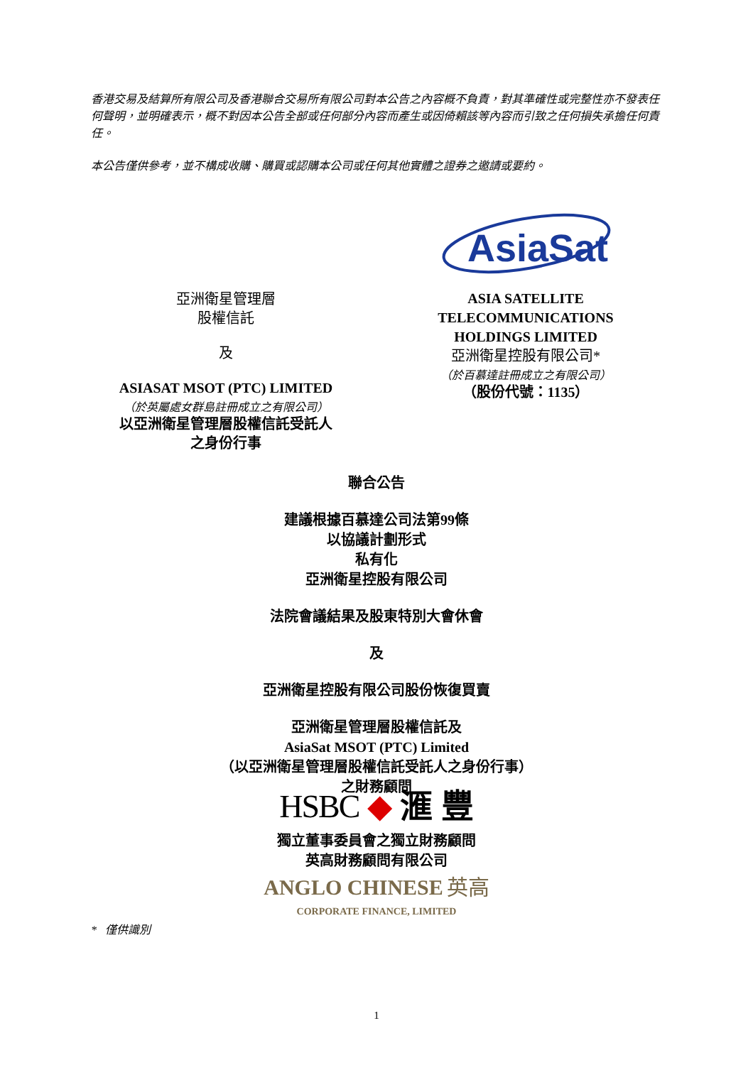香港交易及結算所有限公司及香港聯合交易所有限公司對本公告之內容概不負責，對其準確性或完整性亦不發表任何聲明，並明確表示，概不對因本公告全部或任何部分內容而產生或因倚賴該等內容而引致之任何損失承擔任何責任。
本公告僅供參考，並不構成收購、購買或認購本公司或任何其他實體之證券之邀請或要約。
亞洲衛星管理層
股權信託
及
ASIASAT MSOT (PTC) LIMITED
（於英屬處女群島註冊成立之有限公司）
以亞洲衛星管理層股權信託受託人
之身份行事
AsiaSat
ASIA SATELLITE
TELECOMMUNICATIONS
HOLDINGS LIMITED
亞洲衛星控股有限公司*
（於百慕達註冊成立之有限公司）
（股份代號：1135）
聯合公告
建議根據百慕達公司法第99條
以協議計劃形式
私有化
亞洲衛星控股有限公司
法院會議結果及股東特別大會休會
及
亞洲衛星控股有限公司股份恢復買賣
亞洲衛星管理層股權信託及
AsiaSat MSOT (PTC) Limited
（以亞洲衛星管理層股權信託受託人之身份行事）
之財務顧問
HSBC ◆ 滙 豐
獨立董事委員會之獨立財務顧問
英高財務顧問有限公司
ANGLO CHINESE 英高
CORPORATE FINANCE, LIMITED
* 僅供識別
1